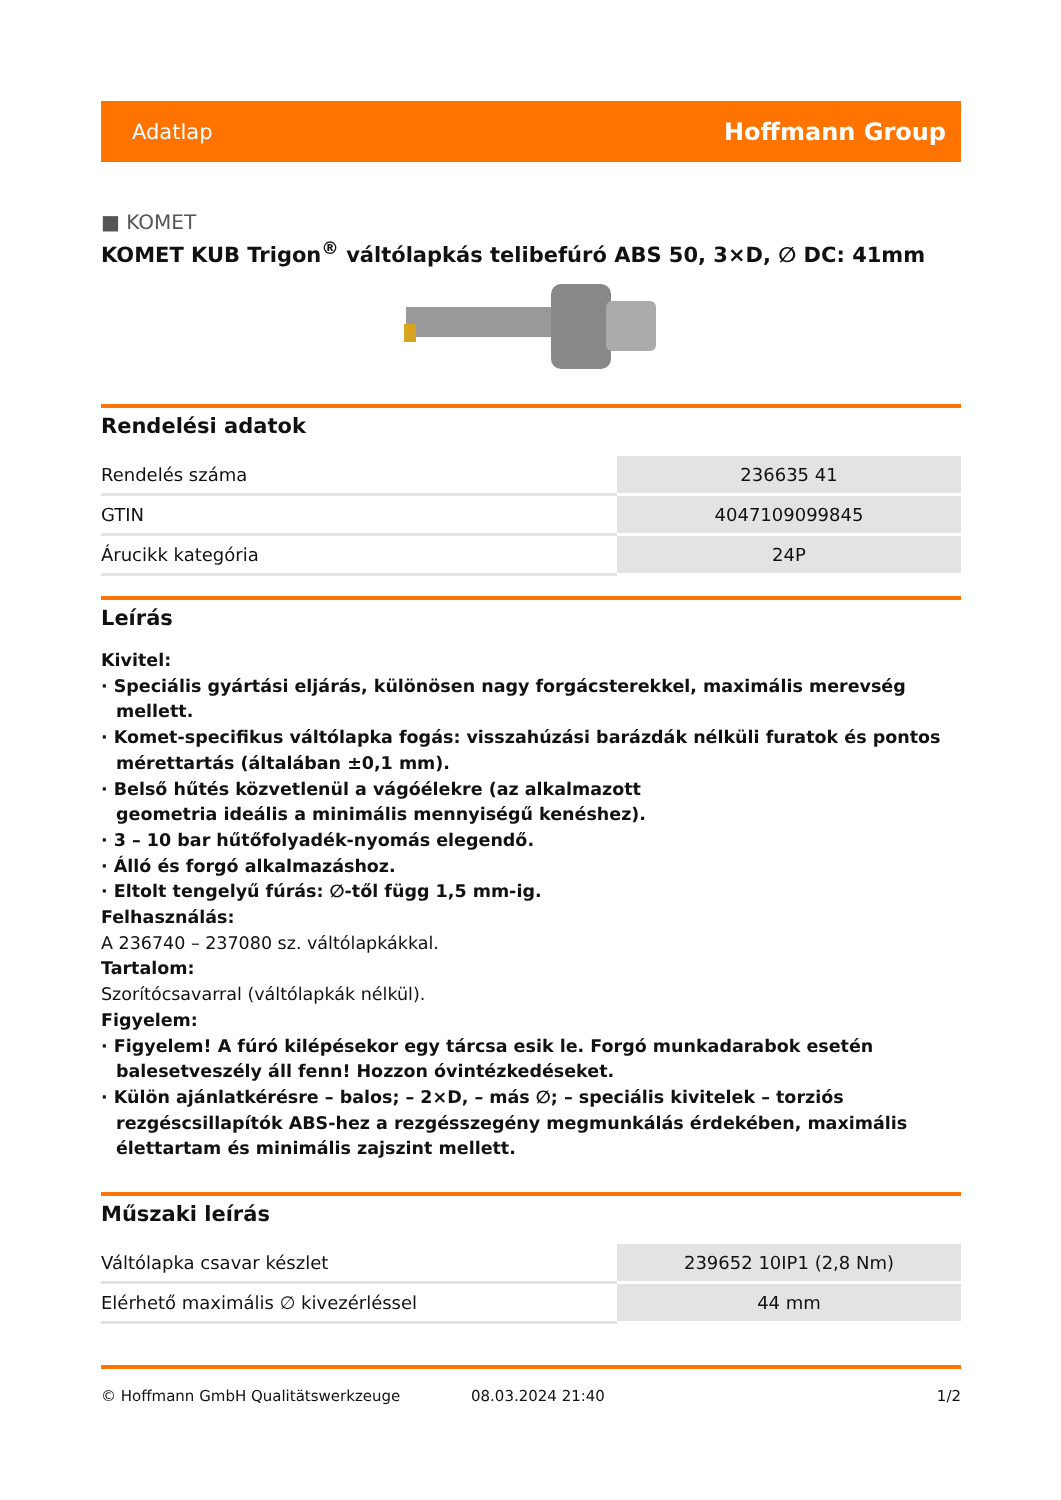Adatlap Hoffmann Group
■ KOMET
KOMET KUB Trigon<sup>®</sup> váltólapkás telibefúró ABS 50, 3×D, ∅ DC: 41mm
Rendelési adatok
| Rendelés száma | 236635 41 |
| GTIN | 4047109099845 |
| Árucikk kategória | 24P |
Leírás
Kivitel:
· Speciális gyártási eljárás, különösen nagy forgácsterekkel, maximális merevség mellett.
· Komet-specifikus váltólapka fogás: visszahúzási barázdák nélküli furatok és pontos mérettartás (általában ±0,1 mm).
· Belső hűtés közvetlenül a vágóélekre (az alkalmazott
geometria ideális a minimális mennyiségű kenéshez).
· 3 – 10 bar hűtőfolyadék-nyomás elegendő.
· Álló és forgó alkalmazáshoz.
· Eltolt tengelyű fúrás: ∅-től függ 1,5 mm-ig.
Felhasználás:
A 236740 – 237080 sz. váltólapkákkal.
Tartalom:
Szorítócsavarral (váltólapkák nélkül).
Figyelem:
· Figyelem! A fúró kilépésekor egy tárcsa esik le. Forgó munkadarabok esetén balesetveszély áll fenn! Hozzon óvintézkedéseket.
· Külön ajánlatkérésre – balos; – 2×D, – más ∅; – speciális kivitelek – torziós rezgéscsillapítók ABS-hez a rezgésszegény megmunkálás érdekében, maximális élettartam és minimális zajszint mellett.
Műszaki leírás
| Váltólapka csavar készlet | 239652 10IP1 (2,8 Nm) |
| Elérhető maximális ∅ kivezérléssel | 44 mm |
© Hoffmann GmbH Qualitätswerkzeuge 08.03.2024 21:40 1/2